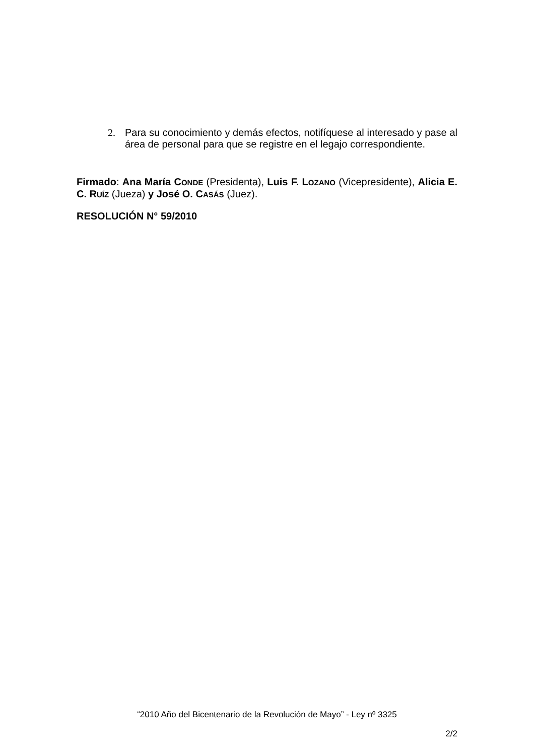2. Para su conocimiento y demás efectos, notifíquese al interesado y pase al área de personal para que se registre en el legajo correspondiente.
Firmado: Ana María CONDE (Presidenta), Luis F. LOZANO (Vicepresidente), Alicia E. C. RUÍZ (Jueza) y José O. CASÁS (Juez).
RESOLUCIÓN N° 59/2010
“2010 Año del Bicentenario de la Revolución de Mayo” - Ley nº 3325
2/2